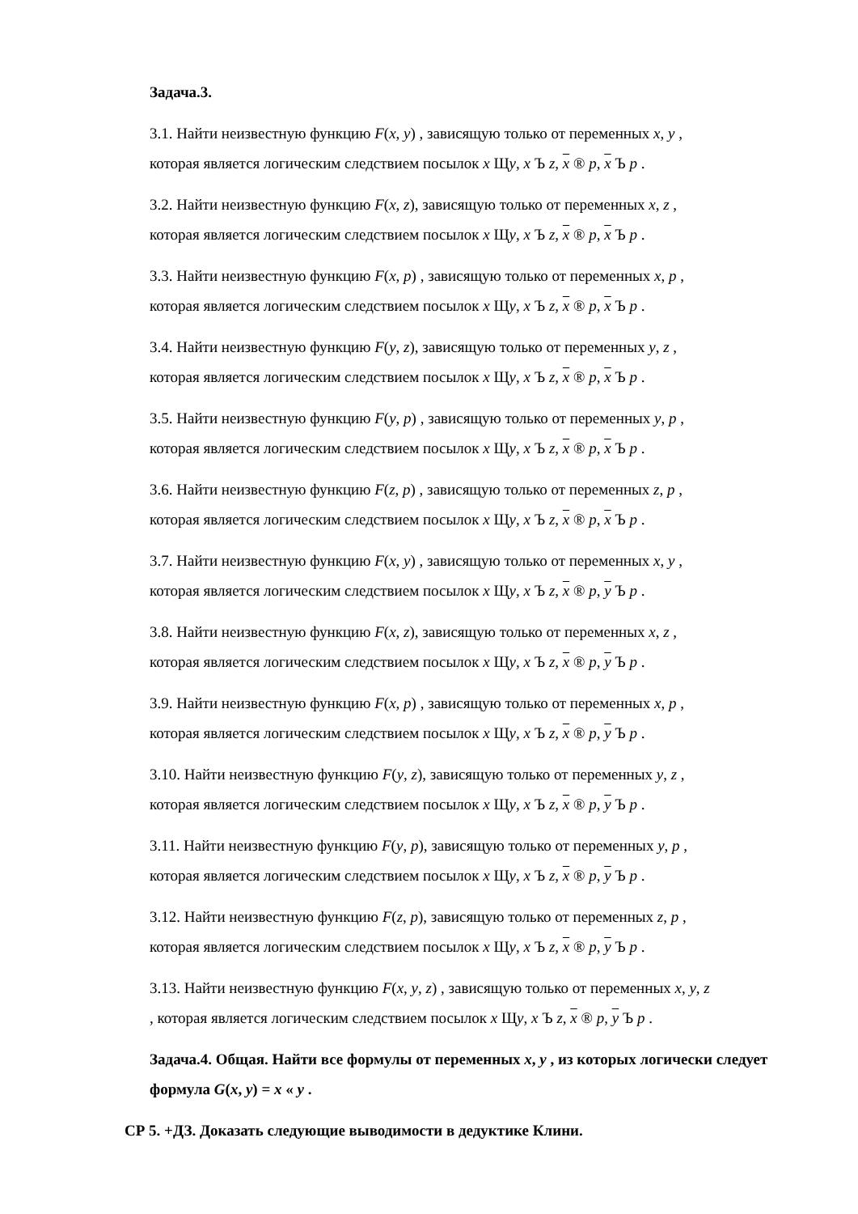Задача.3.
3.1. Найти неизвестную функцию F(x, y) , зависящую только от переменных x, y ,
которая является логическим следствием посылок x Щy, x Ъ z, x ® p, x Ъ p .
3.2. Найти неизвестную функцию F(x, z), зависящую только от переменных x, z ,
которая является логическим следствием посылок x Щy, x Ъ z, x ® p, x Ъ p .
3.3. Найти неизвестную функцию F(x, p) , зависящую только от переменных x, p ,
которая является логическим следствием посылок x Щy, x Ъ z, x ® p, x Ъ p .
3.4. Найти неизвестную функцию F(y, z), зависящую только от переменных y, z ,
которая является логическим следствием посылок x Щy, x Ъ z, x ® p, x Ъ p .
3.5. Найти неизвестную функцию F(y, p) , зависящую только от переменных y, p ,
которая является логическим следствием посылок x Щy, x Ъ z, x ® p, x Ъ p .
3.6. Найти неизвестную функцию F(z, p) , зависящую только от переменных z, p ,
которая является логическим следствием посылок x Щy, x Ъ z, x ® p, x Ъ p .
3.7. Найти неизвестную функцию F(x, y) , зависящую только от переменных x, y ,
которая является логическим следствием посылок x Щy, x Ъ z, x ® p, y Ъ p .
3.8. Найти неизвестную функцию F(x, z), зависящую только от переменных x, z ,
которая является логическим следствием посылок x Щy, x Ъ z, x ® p, y Ъ p .
3.9. Найти неизвестную функцию F(x, p) , зависящую только от переменных x, p ,
которая является логическим следствием посылок x Щy, x Ъ z, x ® p, y Ъ p .
3.10. Найти неизвестную функцию F(y, z), зависящую только от переменных y, z ,
которая является логическим следствием посылок x Щy, x Ъ z, x ® p, y Ъ p .
3.11. Найти неизвестную функцию F(y, p), зависящую только от переменных y, p ,
которая является логическим следствием посылок x Щy, x Ъ z, x ® p, y Ъ p .
3.12. Найти неизвестную функцию F(z, p), зависящую только от переменных z, p ,
которая является логическим следствием посылок x Щy, x Ъ z, x ® p, y Ъ p .
3.13. Найти неизвестную функцию F(x, y, z) , зависящую только от переменных x, y, z
, которая является логическим следствием посылок x Щy, x Ъ z, x ® p, y Ъ p .
Задача.4. Общая. Найти все формулы от переменных x, y , из которых логически следует формула G(x, y) = x « y .
СР 5. +ДЗ. Доказать следующие выводимости в дедуктике Клини.